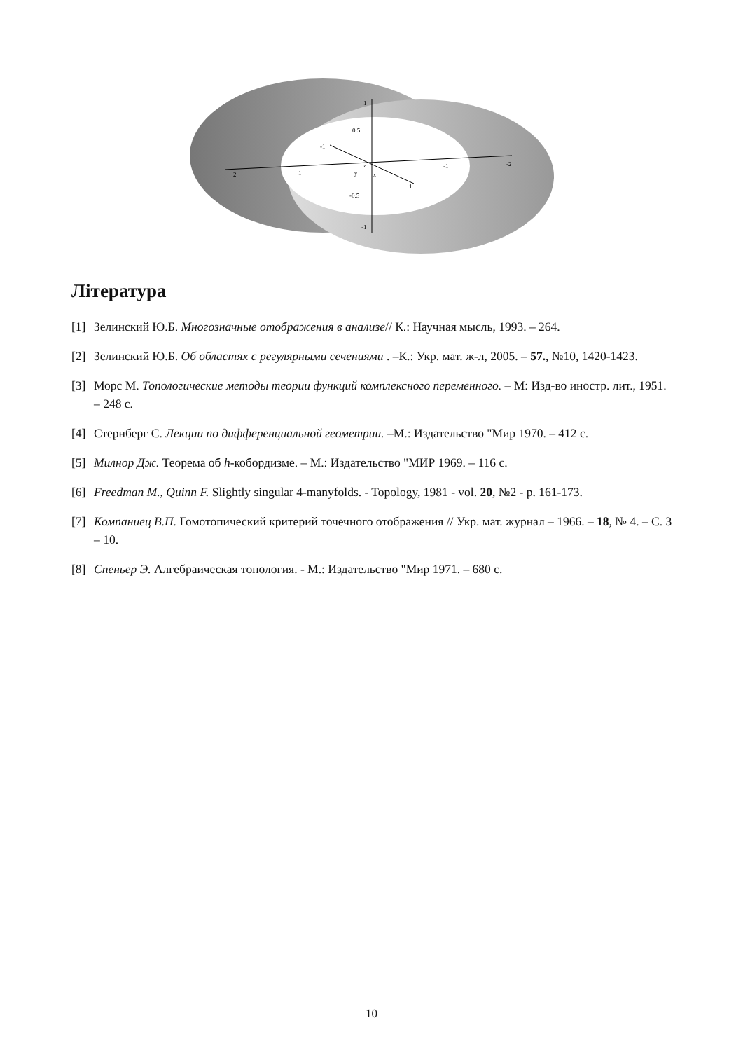2
1
-1
-2
1
0.5
-0.5
-1
-1
1
z
y
x
Література
[1] Зелинский Ю.Б. Многозначные отображения в анализе// К.: Научная мысль, 1993. – 264.
[2] Зелинский Ю.Б. Об областях с регулярными сечениями . –К.: Укр. мат. ж-л, 2005. – 57., №10, 1420-1423.
[3] Морс М. Топологические методы теории функций комплексного переменного. – М: Изд-во иностр. лит., 1951. – 248 с.
[4] Стернберг С. Лекции по дифференциальной геометрии. –М.: Издательство "Мир 1970. – 412 с.
[5] Милнор Дж. Теорема об h-кобордизме. – М.: Издательство "МИР 1969. – 116 с.
[6] Freedman M., Quinn F. Slightly singular 4-manyfolds. - Topology, 1981 - vol. 20, №2 - p. 161-173.
[7] Компаниец В.П. Гомотопический критерий точечного отображения // Укр. мат. журнал – 1966. – 18, № 4. – С. 3 – 10.
[8] Спеньер Э. Алгебраическая топология. - М.: Издательство "Мир 1971. – 680 с.
10